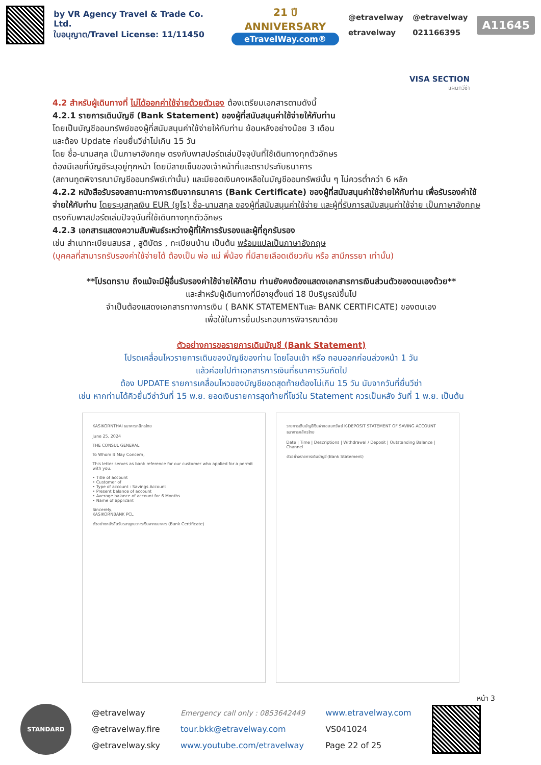by VR Agency Travel & Trade Co. Ltd.
ใบอนุญาต/Travel License: 11/11450
21 ปี ANNIVERSARY
eTravelWay.com®
@etravelway
etravelway
@etravelway
021166395
A11645
VISA SECTION
แผนกวีซ่า
4.2 สำหรับผู้เดินทางที่ ไม่ได้ออกค่าใช้จ่ายด้วยตัวเอง ต้องเตรียมเอกสารตามดังนี้
4.2.1 รายการเดินบัญชี (Bank Statement) ของผู้ที่สนับสนุนค่าใช้จ่ายให้กับท่าน
โดยเป็นบัญชีออมทรัพย์ของผู้ที่สนับสนุนค่าใช้จ่ายให้กับท่าน ย้อนหลังอย่างน้อย 3 เดือน
และต้อง Update ก่อนยื่นวีซ่าไม่เกิน 15 วัน
โดย ชื่อ-นามสกุล เป็นภาษาอังกฤษ ตรงกับพาสปอร์ตเล่มปัจจุบันที่ใช้เดินทางทุกตัวอักษร
ต้องมีเลขที่บัญชีระบุอยู่ทุกหน้า โดยมีลายเซ็นของเจ้าหน้าที่และตราประทับธนาคาร
(สถานทูตพิจารณาบัญชีออมทรัพย์เท่านั้น) และมียอดเงินคงเหลือในบัญชีออมทรัพย์นั้น ๆ ไม่ควรต่ำกว่า 6 หลัก
4.2.2 หนังสือรับรองสถานะทางการเงินจากธนาคาร (Bank Certificate) ของผู้ที่สนับสนุนค่าใช้จ่ายให้กับท่าน เพื่อรับรองค่าใช้จ่ายให้กับท่าน โดยระบุสกุลเงิน EUR (ยูโร) ชื่อ-นามสกุล ของผู้ที่สนับสนุนค่าใช้จ่าย และผู้ที่รับการสนับสนุนค่าใช้จ่าย เป็นภาษาอังกฤษ ตรงกับพาสปอร์ตเล่มปัจจุบันที่ใช้เดินทางทุกตัวอักษร
4.2.3 เอกสารแสดงความสัมพันธ์ระหว่างผู้ที่ให้การรับรองและผู้ที่ถูกรับรอง
เช่น สำเนาทะเบียนสมรส , สูติบัตร , ทะเบียนบ้าน เป็นต้น พร้อมแปลเป็นภาษาอังกฤษ
(บุคคลที่สามารถรับรองค่าใช้จ่ายได้ ต้องเป็น พ่อ แม่ พี่น้อง ที่มีสายเลือดเดียวกัน หรือ สามีภรรยา เท่านั้น)
**โปรดทราบ ถึงแม้จะมีผู้อื่นรับรองค่าใช้จ่ายให้ก็ตาม ท่านยังคงต้องแสดงเอกสารการเงินส่วนตัวของตนเองด้วย**
และสำหรับผู้เดินทางที่มีอายุตั้งแต่ 18 ปีบริบูรณ์ขึ้นไป
จำเป็นต้องแสดงเอกสารทางการเงิน ( BANK STATEMENTและ BANK CERTIFICATE) ของตนเอง
เพื่อใช้ในการยื่นประกอบการพิจารณาด้วย
ตัวอย่างการขอรายการเดินบัญชี (Bank Statement)
โปรดเคลื่อนไหวรายการเดินของบัญชีของท่าน โดยโอนเข้า หรือ ถอนออกก่อนล่วงหน้า 1 วัน
แล้วค่อยไปทำเอกสารการเงินที่ธนาคารวันถัดไป
ต้อง UPDATE รายการเคลื่อนไหวของบัญชียอดสุดท้ายต้องไม่เกิน 15 วัน นับจากวันที่ยื่นวีซ่า
เช่น หากท่านได้คิวยื่นวีซ่าวันที่ 15 พ.ย. ยอดเงินรายการสุดท้ายที่โชว์ใน Statement ควรเป็นหลัง วันที่ 1 พ.ย. เป็นต้น
KASIKORNTHAI ธนาคารกสิกรไทย
June 25, 2024
THE CONSUL GENERAL
To Whom It May Concern,
This letter serves as bank reference for our customer who applied for a permit with you.
• Title of account
• Customer of
• Type of account : Savings Account
• Present balance of account
• Average balance of account for 6 Months
• Name of applicant
Sincerely,
KASIKORNBANK PCL
ตัวอย่างหนังสือรับรองฐานะการเงินจากธนาคาร (Bank Certificate)
รายการเดินบัญชีเงินฝากออมทรัพย์ K-DEPOSIT STATEMENT OF SAVING ACCOUNT
ธนาคารกสิกรไทย
Date | Time | Descriptions | Withdrawal / Deposit | Outstanding Balance | Channel
ตัวอย่างรายการเดินบัญชี (Bank Statement)
หน้า 3
STANDARD
@etravelway
@etravelway.fire
@etravelway.sky
Emergency call only : 0853642449
tour.bkk@etravelway.com
www.youtube.com/etravelway
www.etravelway.com
VS041024
Page 22 of 25